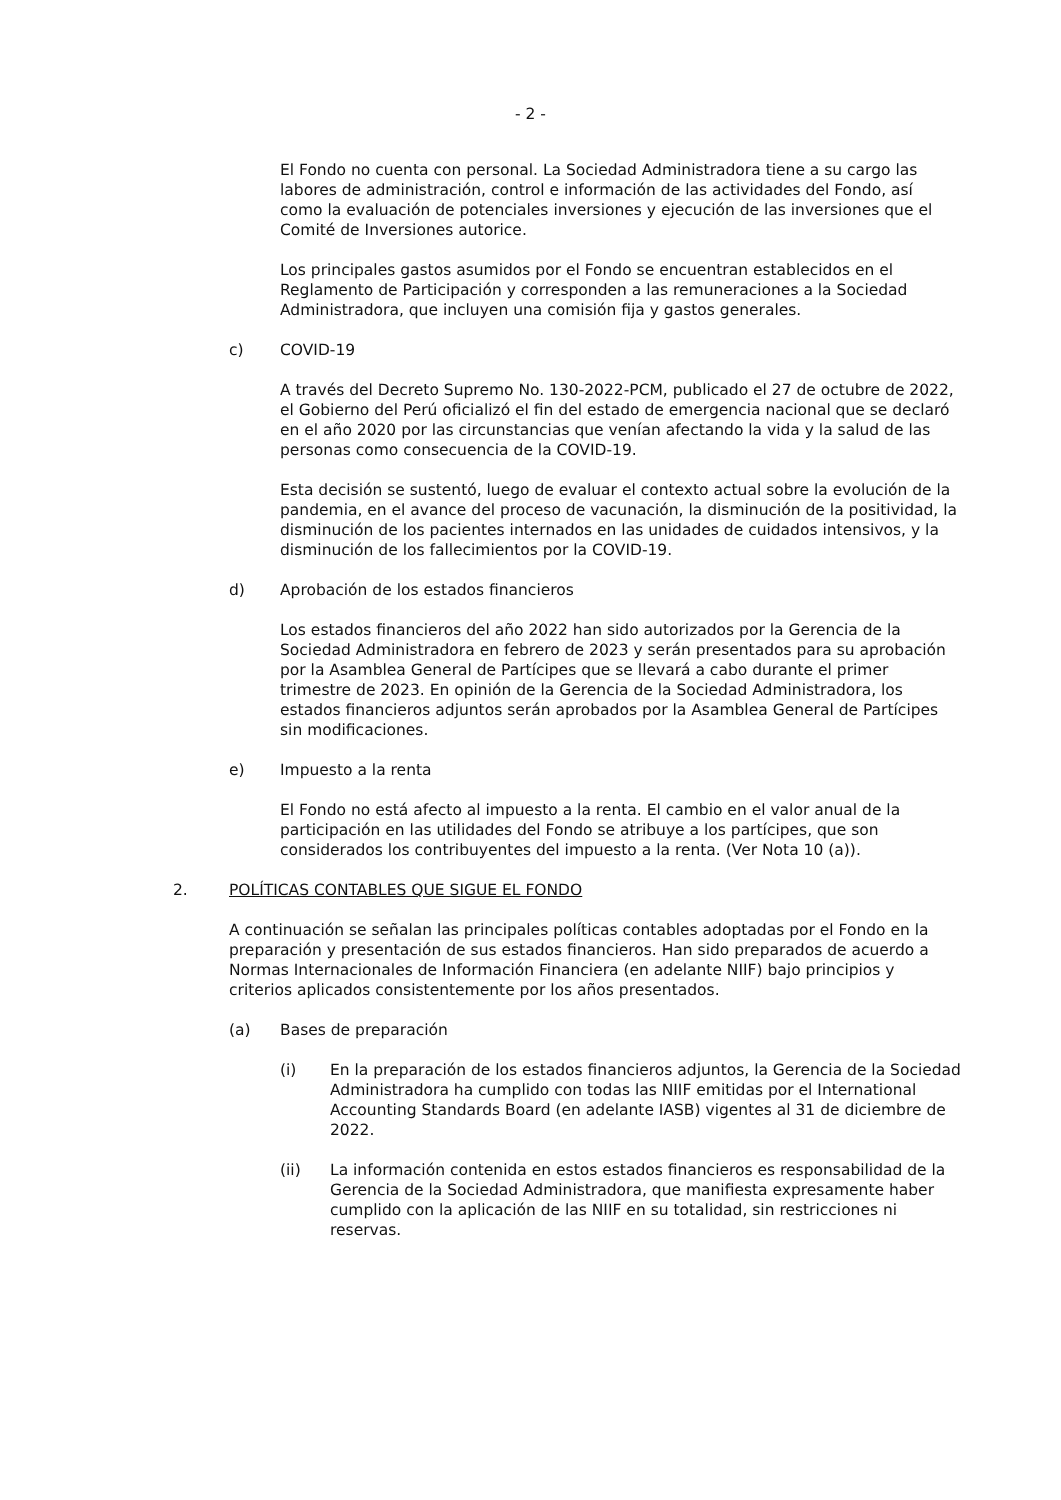- 2 -
El Fondo no cuenta con personal. La Sociedad Administradora tiene a su cargo las labores de administración, control e información de las actividades del Fondo, así como la evaluación de potenciales inversiones y ejecución de las inversiones que el Comité de Inversiones autorice.
Los principales gastos asumidos por el Fondo se encuentran establecidos en el Reglamento de Participación y corresponden a las remuneraciones a la Sociedad Administradora, que incluyen una comisión fija y gastos generales.
c) COVID-19
A través del Decreto Supremo No. 130-2022-PCM, publicado el 27 de octubre de 2022, el Gobierno del Perú oficializó el fin del estado de emergencia nacional que se declaró en el año 2020 por las circunstancias que venían afectando la vida y la salud de las personas como consecuencia de la COVID-19.
Esta decisión se sustentó, luego de evaluar el contexto actual sobre la evolución de la pandemia, en el avance del proceso de vacunación, la disminución de la positividad, la disminución de los pacientes internados en las unidades de cuidados intensivos, y la disminución de los fallecimientos por la COVID-19.
d) Aprobación de los estados financieros
Los estados financieros del año 2022 han sido autorizados por la Gerencia de la Sociedad Administradora en febrero de 2023 y serán presentados para su aprobación por la Asamblea General de Partícipes que se llevará a cabo durante el primer trimestre de 2023. En opinión de la Gerencia de la Sociedad Administradora, los estados financieros adjuntos serán aprobados por la Asamblea General de Partícipes sin modificaciones.
e) Impuesto a la renta
El Fondo no está afecto al impuesto a la renta. El cambio en el valor anual de la participación en las utilidades del Fondo se atribuye a los partícipes, que son considerados los contribuyentes del impuesto a la renta. (Ver Nota 10 (a)).
2. POLÍTICAS CONTABLES QUE SIGUE EL FONDO
A continuación se señalan las principales políticas contables adoptadas por el Fondo en la preparación y presentación de sus estados financieros. Han sido preparados de acuerdo a Normas Internacionales de Información Financiera (en adelante NIIF) bajo principios y criterios aplicados consistentemente por los años presentados.
(a) Bases de preparación
(i) En la preparación de los estados financieros adjuntos, la Gerencia de la Sociedad Administradora ha cumplido con todas las NIIF emitidas por el International Accounting Standards Board (en adelante IASB) vigentes al 31 de diciembre de 2022.
(ii) La información contenida en estos estados financieros es responsabilidad de la Gerencia de la Sociedad Administradora, que manifiesta expresamente haber cumplido con la aplicación de las NIIF en su totalidad, sin restricciones ni reservas.